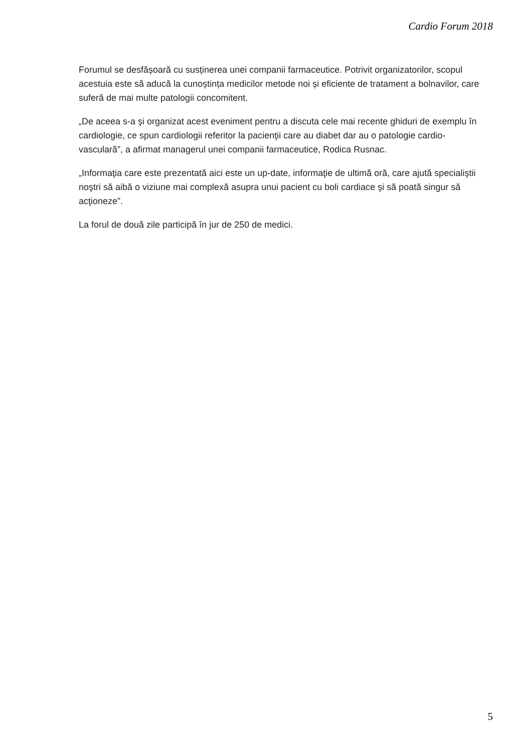Cardio Forum 2018
Forumul se desfășoară cu susținerea unei companii farmaceutice. Potrivit organizatorilor, scopul acestuia este să aducă la cunoștința medicilor metode noi și eficiente de tratament a bolnavilor, care suferă de mai multe patologii concomitent.
„De aceea s-a şi organizat acest eveniment pentru a discuta cele mai recente ghiduri de exemplu în cardiologie, ce spun cardiologii referitor la pacienţii care au diabet dar au o patologie cardio-vasculară”, a afirmat managerul unei companii farmaceutice, Rodica Rusnac.
„Informaţia care este prezentată aici este un up-date, informaţie de ultimă oră, care ajută specialiştii noştri să aibă o viziune mai complexă asupra unui pacient cu boli cardiace şi să poată singur să acţioneze”.
La forul de două zile participă în jur de 250 de medici.
5